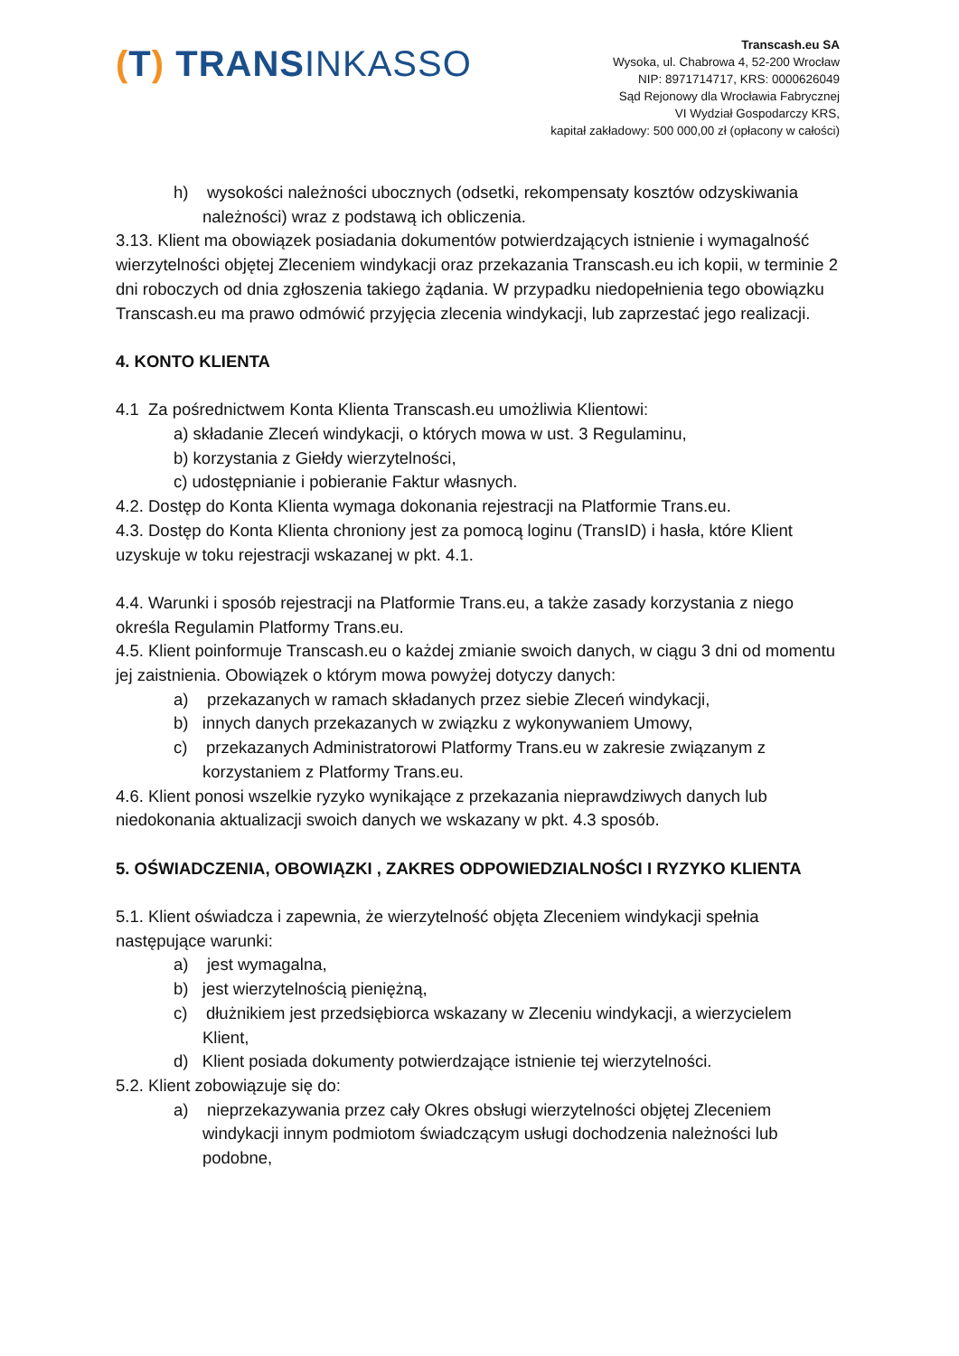(T) TRANSINKASSO
Transcash.eu SA
Wysoka, ul. Chabrowa 4, 52-200 Wrocław
NIP: 8971714717, KRS: 0000626049
Sąd Rejonowy dla Wrocławia Fabrycznej
VI Wydział Gospodarczy KRS,
kapitał zakładowy: 500 000,00 zł (opłacony w całości)
h) wysokości należności ubocznych (odsetki, rekompensaty kosztów odzyskiwania należności) wraz z podstawą ich obliczenia.
3.13. Klient ma obowiązek posiadania dokumentów potwierdzających istnienie i wymagalność wierzytelności objętej Zleceniem windykacji oraz przekazania Transcash.eu ich kopii, w terminie 2 dni roboczych od dnia zgłoszenia takiego żądania. W przypadku niedopełnienia tego obowiązku Transcash.eu ma prawo odmówić przyjęcia zlecenia windykacji, lub zaprzestać jego realizacji.
4. KONTO KLIENTA
4.1 Za pośrednictwem Konta Klienta Transcash.eu umożliwia Klientowi:
a) składanie Zleceń windykacji, o których mowa w ust. 3 Regulaminu,
b) korzystania z Giełdy wierzytelności,
c) udostępnianie i pobieranie Faktur własnych.
4.2. Dostęp do Konta Klienta wymaga dokonania rejestracji na Platformie Trans.eu.
4.3. Dostęp do Konta Klienta chroniony jest za pomocą loginu (TransID) i hasła, które Klient uzyskuje w toku rejestracji wskazanej w pkt. 4.1.
4.4. Warunki i sposób rejestracji na Platformie Trans.eu, a także zasady korzystania z niego określa Regulamin Platformy Trans.eu.
4.5. Klient poinformuje Transcash.eu o każdej zmianie swoich danych, w ciągu 3 dni od momentu jej zaistnienia. Obowiązek o którym mowa powyżej dotyczy danych:
a) przekazanych w ramach składanych przez siebie Zleceń windykacji,
b) innych danych przekazanych w związku z wykonywaniem Umowy,
c) przekazanych Administratorowi Platformy Trans.eu w zakresie związanym z korzystaniem z Platformy Trans.eu.
4.6. Klient ponosi wszelkie ryzyko wynikające z przekazania nieprawdziwych danych lub niedokonania aktualizacji swoich danych we wskazany w pkt. 4.3 sposób.
5. OŚWIADCZENIA, OBOWIĄZKI , ZAKRES ODPOWIEDZIALNOŚCI I RYZYKO KLIENTA
5.1. Klient oświadcza i zapewnia, że wierzytelność objęta Zleceniem windykacji spełnia następujące warunki:
a) jest wymagalna,
b) jest wierzytelnością pieniężną,
c) dłużnikiem jest przedsiębiorca wskazany w Zleceniu windykacji, a wierzycielem Klient,
d) Klient posiada dokumenty potwierdzające istnienie tej wierzytelności.
5.2. Klient zobowiązuje się do:
a) nieprzekazywania przez cały Okres obsługi wierzytelności objętej Zleceniem windykacji innym podmiotom świadczącym usługi dochodzenia należności lub podobne,